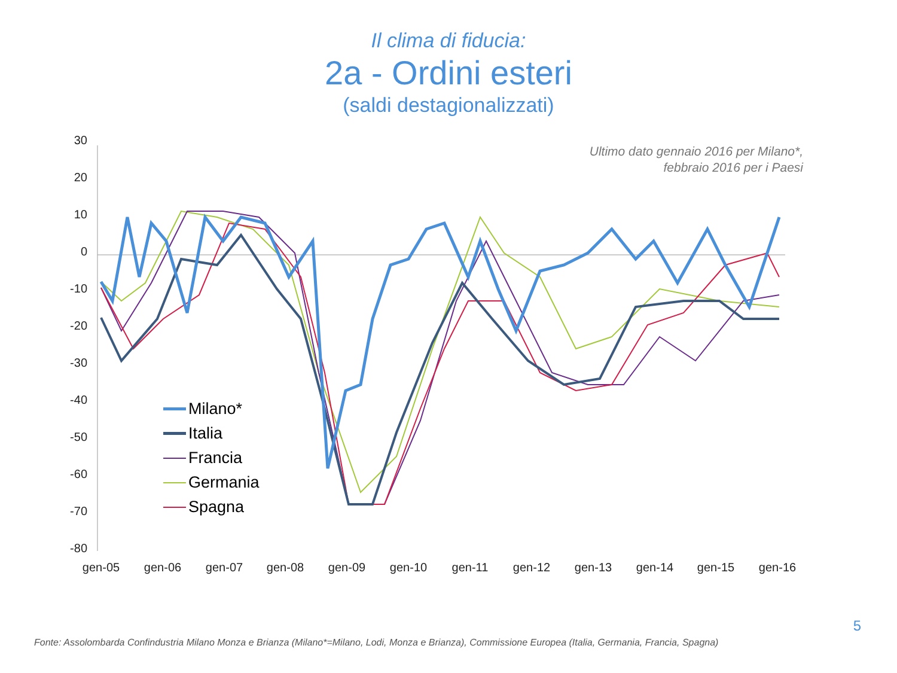Il clima di fiducia:
2a - Ordini esteri
(saldi destagionalizzati)
30
20
10
0
-10
-20
-30
-40
-50
-60
-70
-80
gen-05
gen-06
gen-07
gen-08
gen-09
gen-10
gen-11
gen-12
gen-13
gen-14
gen-15
gen-16
Ultimo dato gennaio 2016 per Milano*,
febbraio 2016 per i Paesi
Milano*
Italia
Francia
Germania
Spagna
5
Fonte: Assolombarda Confindustria Milano Monza e Brianza (Milano*=Milano, Lodi, Monza e Brianza), Commissione Europea (Italia, Germania, Francia, Spagna)